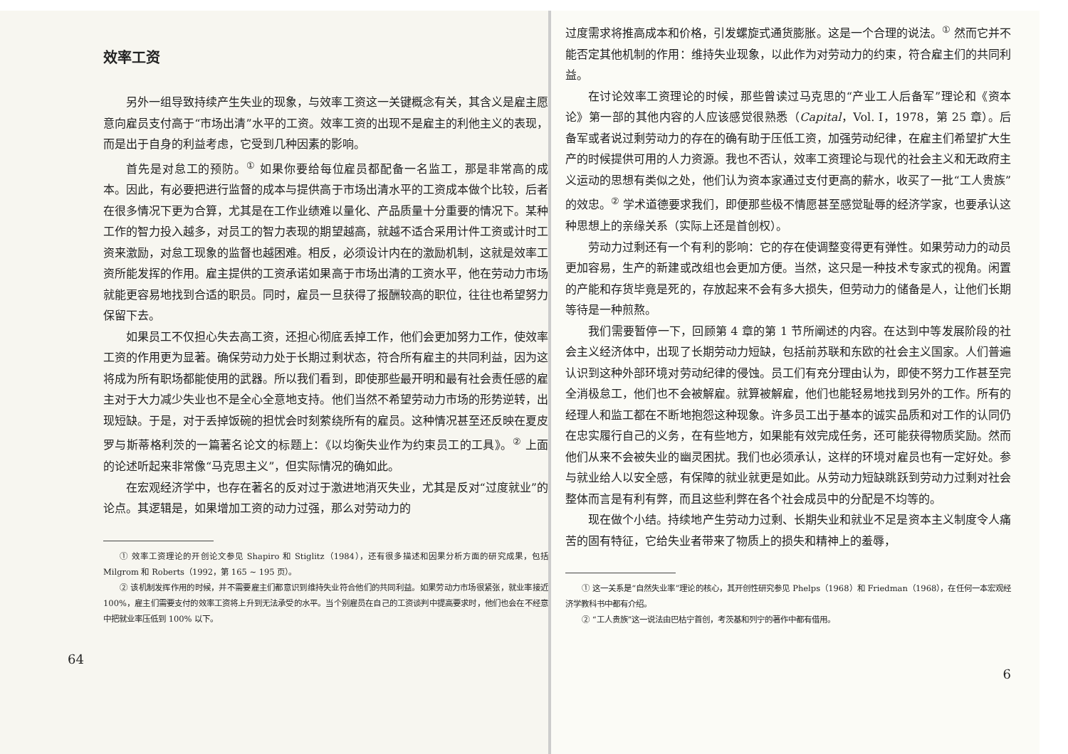效率工资
另外一组导致持续产生失业的现象，与效率工资这一关键概念有关，其含义是雇主愿意向雇员支付高于“市场出清”水平的工资。效率工资的出现不是雇主的利他主义的表现，而是出于自身的利益考虑，它受到几种因素的影响。
首先是对怠工的预防。<sup>①</sup> 如果你要给每位雇员都配备一名监工，那是非常高的成本。因此，有必要把进行监督的成本与提供高于市场出清水平的工资成本做个比较，后者在很多情况下更为合算，尤其是在工作业绩难以量化、产品质量十分重要的情况下。某种工作的智力投入越多，对员工的智力表现的期望越高，就越不适合采用计件工资或计时工资来激励，对怠工现象的监督也越困难。相反，必须设计内在的激励机制，这就是效率工资所能发挥的作用。雇主提供的工资承诺如果高于市场出清的工资水平，他在劳动力市场就能更容易地找到合适的职员。同时，雇员一旦获得了报酬较高的职位，往往也希望努力保留下去。
如果员工不仅担心失去高工资，还担心彻底丢掉工作，他们会更加努力工作，使效率工资的作用更为显著。确保劳动力处于长期过剩状态，符合所有雇主的共同利益，因为这将成为所有职场都能使用的武器。所以我们看到，即使那些最开明和最有社会责任感的雇主对于大力减少失业也不是全心全意地支持。他们当然不希望劳动力市场的形势逆转，出现短缺。于是，对于丢掉饭碗的担忧会时刻萦绕所有的雇员。这种情况甚至还反映在夏皮罗与斯蒂格利茨的一篇著名论文的标题上：《以均衡失业作为约束员工的工具》。<sup>②</sup> 上面的论述听起来非常像“马克思主义”，但实际情况的确如此。
在宏观经济学中，也存在著名的反对过于激进地消灭失业，尤其是反对“过度就业”的论点。其逻辑是，如果增加工资的动力过强，那么对劳动力的
① 效率工资理论的开创论文参见 Shapiro 和 Stiglitz（1984），还有很多描述和因果分析方面的研究成果，包括 Milgrom 和 Roberts（1992，第 165 ~ 195 页）。
② 该机制发挥作用的时候，并不需要雇主们都意识到维持失业符合他们的共同利益。如果劳动力市场很紧张，就业率接近 100%，雇主们需要支付的效率工资将上升到无法承受的水平。当个别雇员在自己的工资谈判中提高要求时，他们也会在不经意中把就业率压低到 100% 以下。
64
过度需求将推高成本和价格，引发螺旋式通货膨胀。这是一个合理的说法。<sup>①</sup> 然而它并不能否定其他机制的作用：维持失业现象，以此作为对劳动力的约束，符合雇主们的共同利益。
在讨论效率工资理论的时候，那些曾读过马克思的“产业工人后备军”理论和《资本论》第一部的其他内容的人应该感觉很熟悉（Capital，Vol. I，1978，第 25 章）。后备军或者说过剩劳动力的存在的确有助于压低工资，加强劳动纪律，在雇主们希望扩大生产的时候提供可用的人力资源。我也不否认，效率工资理论与现代的社会主义和无政府主义运动的思想有类似之处，他们认为资本家通过支付更高的薪水，收买了一批“工人贵族”的效忠。<sup>②</sup> 学术道德要求我们，即便那些极不情愿甚至感觉耻辱的经济学家，也要承认这种思想上的亲缘关系（实际上还是首创权）。
劳动力过剩还有一个有利的影响：它的存在使调整变得更有弹性。如果劳动力的动员更加容易，生产的新建或改组也会更加方便。当然，这只是一种技术专家式的视角。闲置的产能和存货毕竟是死的，存放起来不会有多大损失，但劳动力的储备是人，让他们长期等待是一种煎熬。
我们需要暂停一下，回顾第 4 章的第 1 节所阐述的内容。在达到中等发展阶段的社会主义经济体中，出现了长期劳动力短缺，包括前苏联和东欧的社会主义国家。人们普遍认识到这种外部环境对劳动纪律的侵蚀。员工们有充分理由认为，即使不努力工作甚至完全消极怠工，他们也不会被解雇。就算被解雇，他们也能轻易地找到另外的工作。所有的经理人和监工都在不断地抱怨这种现象。许多员工出于基本的诚实品质和对工作的认同仍在忠实履行自己的义务，在有些地方，如果能有效完成任务，还可能获得物质奖励。然而他们从来不会被失业的幽灵困扰。我们也必须承认，这样的环境对雇员也有一定好处。参与就业给人以安全感，有保障的就业就更是如此。从劳动力短缺跳跃到劳动力过剩对社会整体而言是有利有弊，而且这些利弊在各个社会成员中的分配是不均等的。
现在做个小结。持续地产生劳动力过剩、长期失业和就业不足是资本主义制度令人痛苦的固有特征，它给失业者带来了物质上的损失和精神上的羞辱，
① 这一关系是“自然失业率”理论的核心，其开创性研究参见 Phelps（1968）和 Friedman（1968），在任何一本宏观经济学教科书中都有介绍。
② “工人贵族”这一说法由巴枯宁首创，考茨基和列宁的著作中都有借用。
6